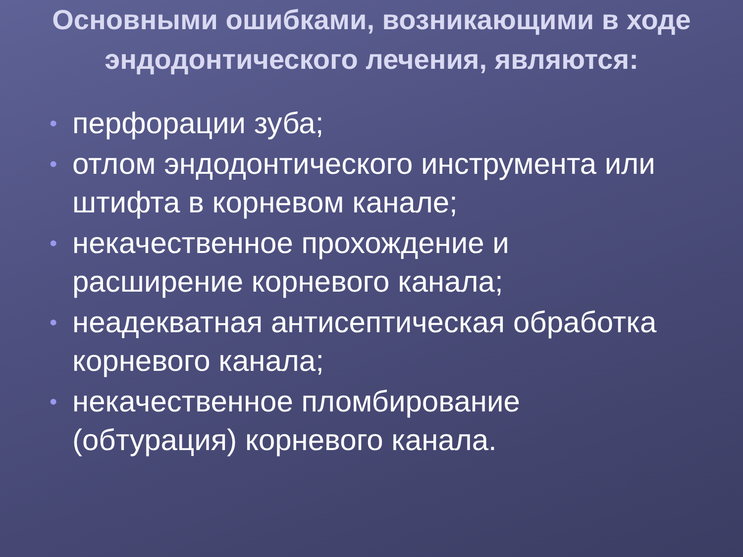Основными ошибками, возникающими в ходе эндодонтического лечения, являются:
• перфорации зуба;
• отлом эндодонтического инструмента или штифта в корневом канале;
• некачественное прохождение и расширение корневого канала;
• неадекватная антисептическая обработка корневого канала;
• некачественное пломбирование (обтурация) корневого канала.